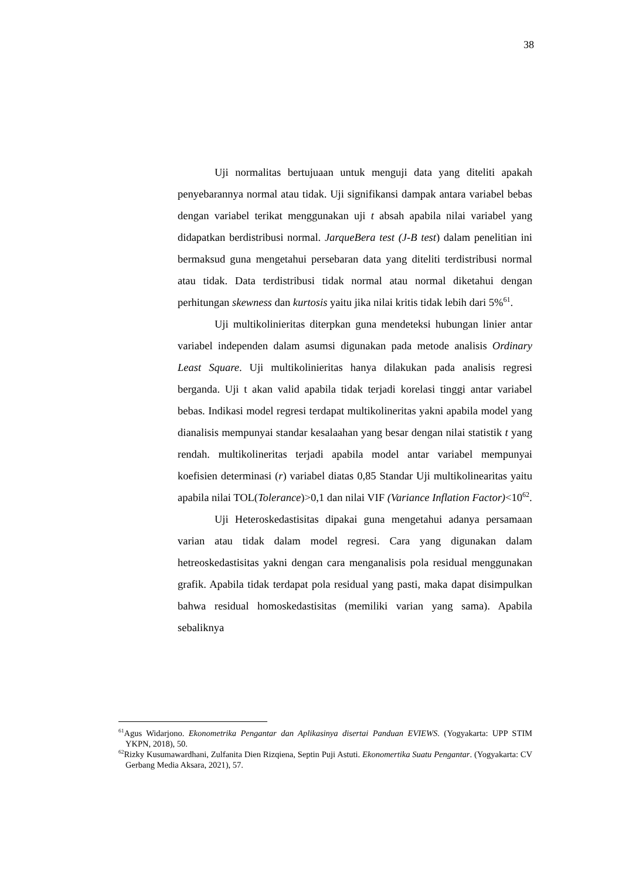38
Uji normalitas bertujuaan untuk menguji data yang diteliti apakah penyebarannya normal atau tidak. Uji signifikansi dampak antara variabel bebas dengan variabel terikat menggunakan uji t absah apabila nilai variabel yang didapatkan berdistribusi normal. JarqueBera test (J-B test) dalam penelitian ini bermaksud guna mengetahui persebaran data yang diteliti terdistribusi normal atau tidak. Data terdistribusi tidak normal atau normal diketahui dengan perhitungan skewness dan kurtosis yaitu jika nilai kritis tidak lebih dari 5%<sup>61</sup>.
Uji multikolinieritas diterpkan guna mendeteksi hubungan linier antar variabel independen dalam asumsi digunakan pada metode analisis Ordinary Least Square. Uji multikolinieritas hanya dilakukan pada analisis regresi berganda. Uji t akan valid apabila tidak terjadi korelasi tinggi antar variabel bebas. Indikasi model regresi terdapat multikolineritas yakni apabila model yang dianalisis mempunyai standar kesalaahan yang besar dengan nilai statistik t yang rendah. multikolineritas terjadi apabila model antar variabel mempunyai koefisien determinasi (r) variabel diatas 0,85 Standar Uji multikolinearitas yaitu apabila nilai TOL(Tolerance)>0,1 dan nilai VIF (Variance Inflation Factor)<10<sup>62</sup>.
Uji Heteroskedastisitas dipakai guna mengetahui adanya persamaan varian atau tidak dalam model regresi. Cara yang digunakan dalam hetreoskedastisitas yakni dengan cara menganalisis pola residual menggunakan grafik. Apabila tidak terdapat pola residual yang pasti, maka dapat disimpulkan bahwa residual homoskedastisitas (memiliki varian yang sama). Apabila sebaliknya
<sup>61</sup> Agus Widarjono. Ekonometrika Pengantar dan Aplikasinya disertai Panduan EVIEWS. (Yogyakarta: UPP STIM YKPN, 2018), 50.
<sup>62</sup> Rizky Kusumawardhani, Zulfanita Dien Rizqiena, Septin Puji Astuti. Ekonomertika Suatu Pengantar. (Yogyakarta: CV Gerbang Media Aksara, 2021), 57.